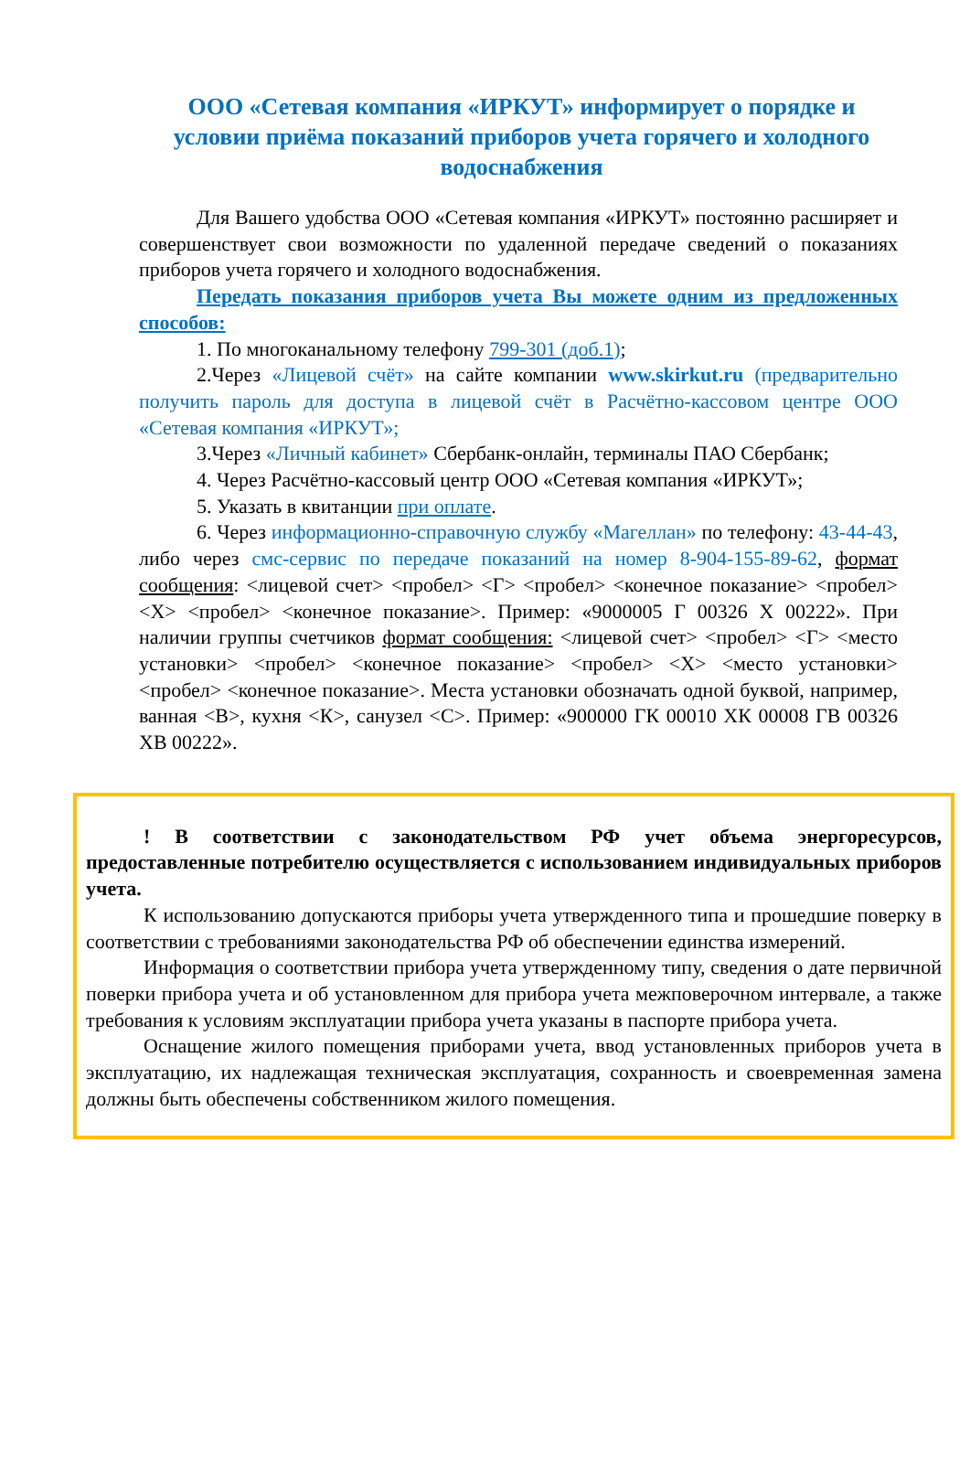ООО «Сетевая компания «ИРКУТ» информирует о порядке и условии приёма показаний приборов учета горячего и холодного водоснабжения
Для Вашего удобства ООО «Сетевая компания «ИРКУТ» постоянно расширяет и совершенствует свои возможности по удаленной передаче сведений о показаниях приборов учета горячего и холодного водоснабжения.
Передать показания приборов учета Вы можете одним из предложенных способов:
1. По многоканальному телефону 799-301 (доб.1);
2.Через «Лицевой счёт» на сайте компании www.skirkut.ru (предварительно получить пароль для доступа в лицевой счёт в Расчётно-кассовом центре ООО «Сетевая компания «ИРКУТ»;
3.Через «Личный кабинет» Сбербанк-онлайн, терминалы ПАО Сбербанк;
4. Через Расчётно-кассовый центр ООО «Сетевая компания «ИРКУТ»;
5. Указать в квитанции при оплате.
6. Через информационно-справочную службу «Магеллан» по телефону: 43-44-43, либо через смс-сервис по передаче показаний на номер 8-904-155-89-62, формат сообщения: <лицевой счет> <пробел> <Г> <пробел> <конечное показание> <пробел> <Х> <пробел> <конечное показание>. Пример: «9000005 Г 00326 Х 00222». При наличии группы счетчиков формат сообщения: <лицевой счет> <пробел> <Г> <место установки> <пробел> <конечное показание> <пробел> <Х> <место установки> <пробел> <конечное показание>. Места установки обозначать одной буквой, например, ванная <В>, кухня <К>, санузел <С>. Пример: «900000 ГК 00010 ХК 00008 ГВ 00326 ХВ 00222».
! В соответствии с законодательством РФ учет объема энергоресурсов, предоставленные потребителю осуществляется с использованием индивидуальных приборов учета.
К использованию допускаются приборы учета утвержденного типа и прошедшие поверку в соответствии с требованиями законодательства РФ об обеспечении единства измерений.
Информация о соответствии прибора учета утвержденному типу, сведения о дате первичной поверки прибора учета и об установленном для прибора учета межповерочном интервале, а также требования к условиям эксплуатации прибора учета указаны в паспорте прибора учета.
Оснащение жилого помещения приборами учета, ввод установленных приборов учета в эксплуатацию, их надлежащая техническая эксплуатация, сохранность и своевременная замена должны быть обеспечены собственником жилого помещения.